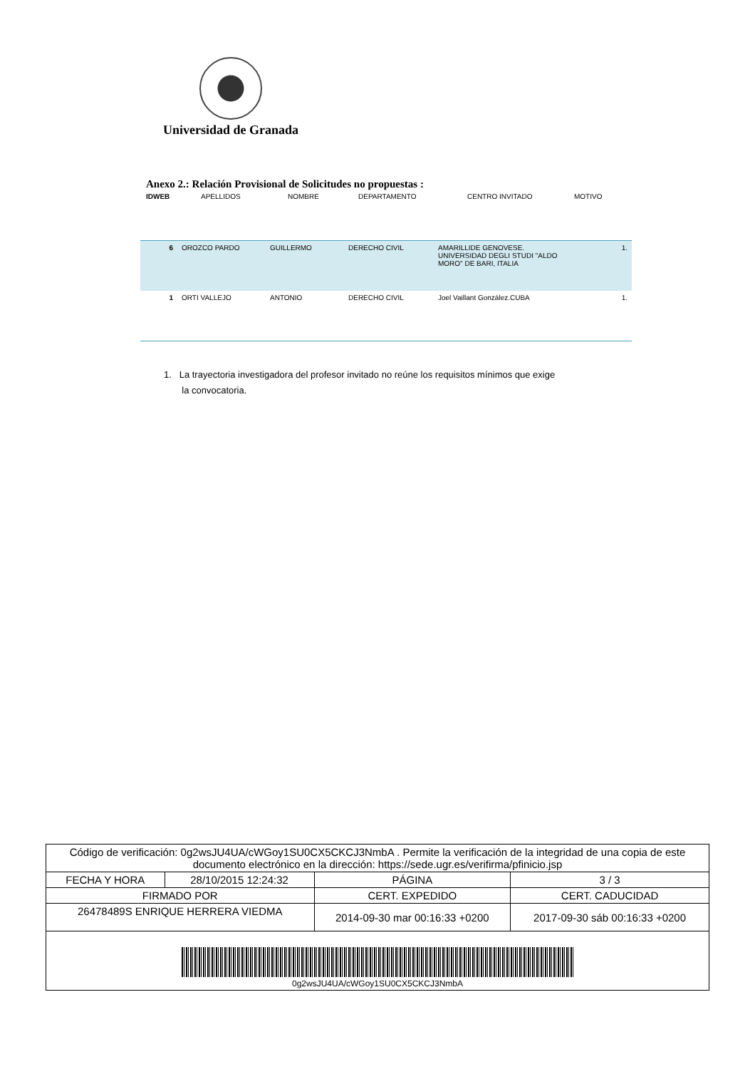Universidad de Granada
Anexo 2.: Relación Provisional de Solicitudes no propuestas :
IDWEB APELLIDOS NOMBRE DEPARTAMENTO CENTRO INVITADO MOTIVO
| 6 | OROZCO PARDO | GUILLERMO | DERECHO CIVIL | AMARILLIDE GENOVESE. UNIVERSIDAD DEGLI STUDI "ALDO MORO" DE BARI, ITALIA | 1. |
| 1 | ORTI VALLEJO | ANTONIO | DERECHO CIVIL | Joel Vaillant González.CUBA | 1. |
1. La trayectoria investigadora del profesor invitado no reúne los requisitos mínimos que exige
la convocatoria.
| Código de verificación: 0g2wsJU4UA/cWGoy1SU0CX5CKCJ3NmbA . Permite la verificación de la integridad de una copia de este documento electrónico en la dirección: https://sede.ugr.es/verifirma/pfinicio.jsp | | | |
| FECHA Y HORA | 28/10/2015 12:24:32 | PÁGINA | 3 / 3 |
| FIRMADO POR | | CERT. EXPEDIDO | CERT. CADUCIDAD |
| 26478489S ENRIQUE HERRERA VIEDMA | | 2014-09-30 mar 00:16:33 +0200 | 2017-09-30 sáb 00:16:33 +0200 |
| 0g2wsJU4UA/cWGoy1SU0CX5CKCJ3NmbA | | | |